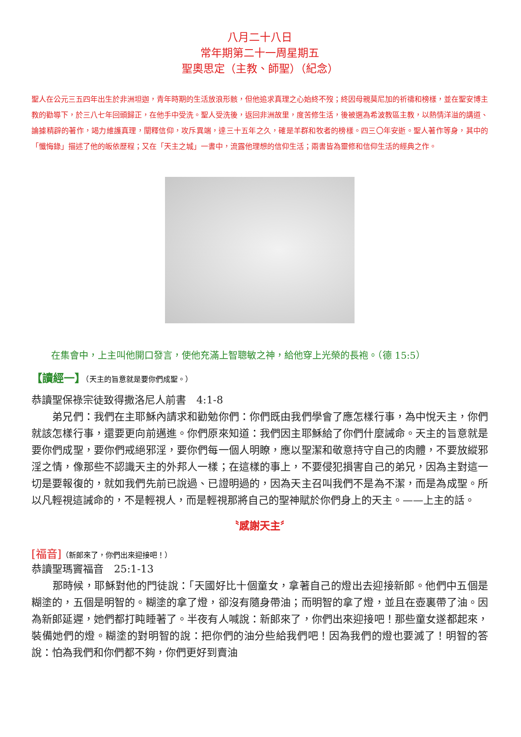八月二十八日
常年期第二十一周星期五
聖奧思定（主教、師聖）（紀念）
聖人在公元三五四年出生於非洲坦迦，青年時期的生活放浪形骸，但他追求真理之心始終不歿；終因母親莫尼加的祈禱和榜樣，並在聖安博主教的勸導下，於三八七年回頭歸正，在他手中受洗。聖人受洗後，返回非洲故里，度苦修生活，後被選為希波教區主教，以熱情洋溢的講道、論據精辟的著作，竭力維護真理，闡釋信仰，攻斥異端，達三十五年之久，確是羊群和牧者的榜樣。四三〇年安逝。聖人著作等身，其中的「懺悔錄」描述了他的皈依歷程；又在「天主之城」一書中，流露他理想的信仰生活；兩書皆為靈修和信仰生活的經典之作。
在集會中，上主叫他開口發言，使他充滿上智聰敏之神，給他穿上光榮的長袍。（德 15:5）
【讀經一】（天主的旨意就是要你們成聖。）
恭讀聖保祿宗徒致得撒洛尼人前書　4:1-8
　　弟兄們：我們在主耶穌內請求和勸勉你們：你們既由我們學會了應怎樣行事，為中悅天主，你們就該怎樣行事，還要更向前邁進。你們原來知道：我們因主耶穌給了你們什麼誡命。天主的旨意就是要你們成聖，要你們戒絕邪淫，要你們每一個人明瞭，應以聖潔和敬意持守自己的肉體，不要放縱邪淫之情，像那些不認識天主的外邦人一樣；在這樣的事上，不要侵犯損害自己的弟兄，因為主對這一切是要報復的，就如我們先前已說過、已證明過的，因為天主召叫我們不是為不潔，而是為成聖。所以凡輕視這誡命的，不是輕視人，而是輕視那將自己的聖神賦於你們身上的天主。——上主的話。
〝感謝天主〞
[福音]（新郎來了，你們出來迎接吧！）
恭讀聖瑪竇福音　25:1-13
　　那時候，耶穌對他的門徒說：「天國好比十個童女，拿著自己的燈出去迎接新郎。他們中五個是糊塗的，五個是明智的。糊塗的拿了燈，卻沒有隨身帶油；而明智的拿了燈，並且在壺裏帶了油。因為新郎延遲，她們都打盹睡著了。半夜有人喊說：新郎來了，你們出來迎接吧！那些童女遂都起來，裝備她們的燈。糊塗的對明智的說：把你們的油分些給我們吧！因為我們的燈也要滅了！明智的答說：怕為我們和你們都不夠，你們更好到賣油